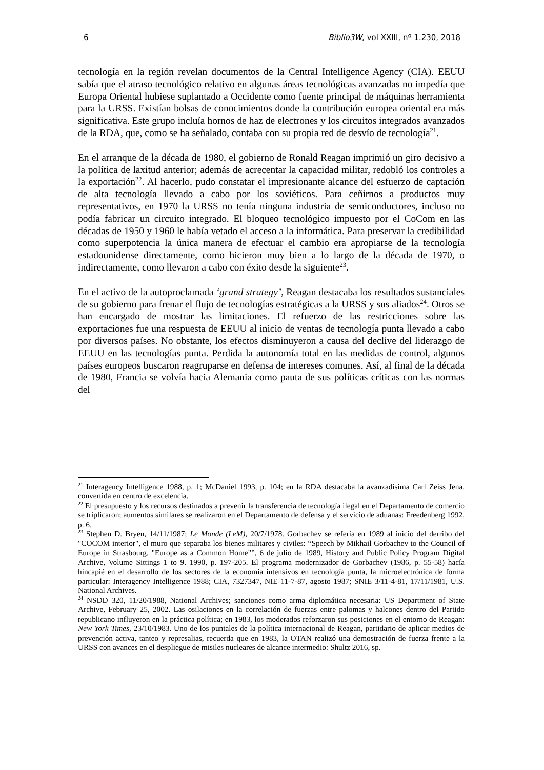6 Biblio3W, vol XXIII, nº 1.230, 2018
tecnología en la región revelan documentos de la Central Intelligence Agency (CIA). EEUU sabía que el atraso tecnológico relativo en algunas áreas tecnológicas avanzadas no impedía que Europa Oriental hubiese suplantado a Occidente como fuente principal de máquinas herramienta para la URSS. Existían bolsas de conocimientos donde la contribución europea oriental era más significativa. Este grupo incluía hornos de haz de electrones y los circuitos integrados avanzados de la RDA, que, como se ha señalado, contaba con su propia red de desvío de tecnología<sup>21</sup>.
En el arranque de la década de 1980, el gobierno de Ronald Reagan imprimió un giro decisivo a la política de laxitud anterior; además de acrecentar la capacidad militar, redobló los controles a la exportación<sup>22</sup>. Al hacerlo, pudo constatar el impresionante alcance del esfuerzo de captación de alta tecnología llevado a cabo por los soviéticos. Para ceñirnos a productos muy representativos, en 1970 la URSS no tenía ninguna industria de semiconductores, incluso no podía fabricar un circuito integrado. El bloqueo tecnológico impuesto por el CoCom en las décadas de 1950 y 1960 le había vetado el acceso a la informática. Para preservar la credibilidad como superpotencia la única manera de efectuar el cambio era apropiarse de la tecnología estadounidense directamente, como hicieron muy bien a lo largo de la década de 1970, o indirectamente, como llevaron a cabo con éxito desde la siguiente<sup>23</sup>.
En el activo de la autoproclamada ‘grand strategy’, Reagan destacaba los resultados sustanciales de su gobierno para frenar el flujo de tecnologías estratégicas a la URSS y sus aliados<sup>24</sup>. Otros se han encargado de mostrar las limitaciones. El refuerzo de las restricciones sobre las exportaciones fue una respuesta de EEUU al inicio de ventas de tecnología punta llevado a cabo por diversos países. No obstante, los efectos disminuyeron a causa del declive del liderazgo de EEUU en las tecnologías punta. Perdida la autonomía total en las medidas de control, algunos países europeos buscaron reagruparse en defensa de intereses comunes. Así, al final de la década de 1980, Francia se volvía hacia Alemania como pauta de sus políticas críticas con las normas del
<sup>21</sup> Interagency Intelligence 1988, p. 1; McDaniel 1993, p. 104; en la RDA destacaba la avanzadísima Carl Zeiss Jena, convertida en centro de excelencia.
<sup>22</sup> El presupuesto y los recursos destinados a prevenir la transferencia de tecnología ilegal en el Departamento de comercio se triplicaron; aumentos similares se realizaron en el Departamento de defensa y el servicio de aduanas: Freedenberg 1992, p. 6.
<sup>23</sup> Stephen D. Bryen, 14/11/1987; Le Monde (LeM), 20/7/1978. Gorbachev se refería en 1989 al inicio del derribo del "COCOM interior", el muro que separaba los bienes militares y civiles: “Speech by Mikhail Gorbachev to the Council of Europe in Strasbourg, "Europe as a Common Home"”, 6 de julio de 1989, History and Public Policy Program Digital Archive, Volume Sittings 1 to 9. 1990, p. 197-205. El programa modernizador de Gorbachev (1986, p. 55-58) hacía hincapié en el desarrollo de los sectores de la economía intensivos en tecnología punta, la microelectrónica de forma particular: Interagency Intelligence 1988; CIA, 7327347, NIE 11-7-87, agosto 1987; SNIE 3/11-4-81, 17/11/1981, U.S. National Archives.
<sup>24</sup> NSDD 320, 11/20/1988, National Archives; sanciones como arma diplomática necesaria: US Department of State Archive, February 25, 2002. Las osilaciones en la correlación de fuerzas entre palomas y halcones dentro del Partido republicano influyeron en la práctica política; en 1983, los moderados reforzaron sus posiciones en el entorno de Reagan: New York Times, 23/10/1983. Uno de los puntales de la política internacional de Reagan, partidario de aplicar medios de prevención activa, tanteo y represalias, recuerda que en 1983, la OTAN realizó una demostración de fuerza frente a la URSS con avances en el despliegue de misiles nucleares de alcance intermedio: Shultz 2016, sp.